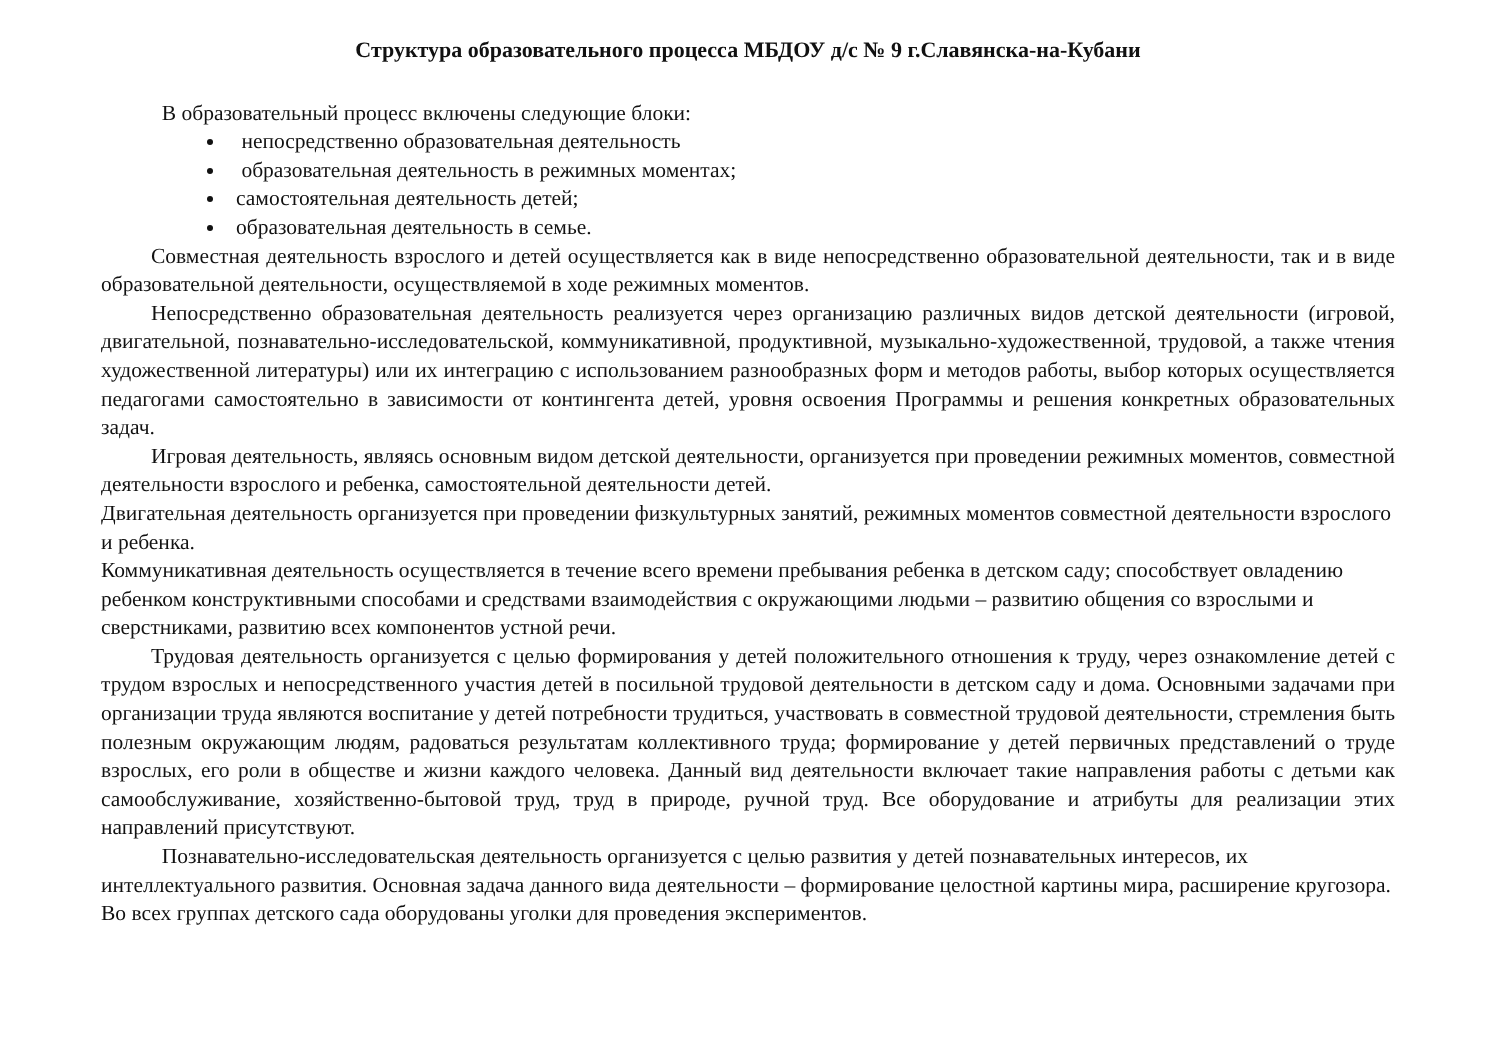Структура образовательного процесса МБДОУ д/с № 9 г.Славянска-на-Кубани
В образовательный процесс включены следующие блоки:
непосредственно образовательная деятельность
образовательная деятельность в режимных моментах;
самостоятельная деятельность детей;
образовательная деятельность в семье.
Совместная деятельность взрослого и детей осуществляется как в виде непосредственно образовательной деятельности, так и в виде образовательной деятельности, осуществляемой в ходе режимных моментов.
Непосредственно образовательная деятельность реализуется через организацию различных видов детской деятельности (игровой, двигательной, познавательно-исследовательской, коммуникативной, продуктивной, музыкально-художественной, трудовой, а также чтения художественной литературы) или их интеграцию с использованием разнообразных форм и методов работы, выбор которых осуществляется педагогами самостоятельно в зависимости от контингента детей, уровня освоения Программы и решения конкретных образовательных задач.
Игровая деятельность, являясь основным видом детской деятельности, организуется при проведении режимных моментов, совместной деятельности взрослого и ребенка, самостоятельной деятельности детей.
Двигательная деятельность организуется при проведении физкультурных занятий, режимных моментов совместной деятельности взрослого и ребенка.
Коммуникативная деятельность осуществляется в течение всего времени пребывания ребенка в детском саду; способствует овладению ребенком конструктивными способами и средствами взаимодействия с окружающими людьми – развитию общения со взрослыми и сверстниками, развитию всех компонентов устной речи.
Трудовая деятельность организуется с целью формирования у детей положительного отношения к труду, через ознакомление детей с трудом взрослых и непосредственного участия детей в посильной трудовой деятельности в детском саду и дома. Основными задачами при организации труда являются воспитание у детей потребности трудиться, участвовать в совместной трудовой деятельности, стремления быть полезным окружающим людям, радоваться результатам коллективного труда; формирование у детей первичных представлений о труде взрослых, его роли в обществе и жизни каждого человека. Данный вид деятельности включает такие направления работы с детьми как самообслуживание, хозяйственно-бытовой труд, труд в природе, ручной труд. Все оборудование и атрибуты для реализации этих направлений присутствуют.
Познавательно-исследовательская деятельность организуется с целью развития у детей познавательных интересов, их интеллектуального развития. Основная задача данного вида деятельности – формирование целостной картины мира, расширение кругозора. Во всех группах детского сада оборудованы уголки для проведения экспериментов.